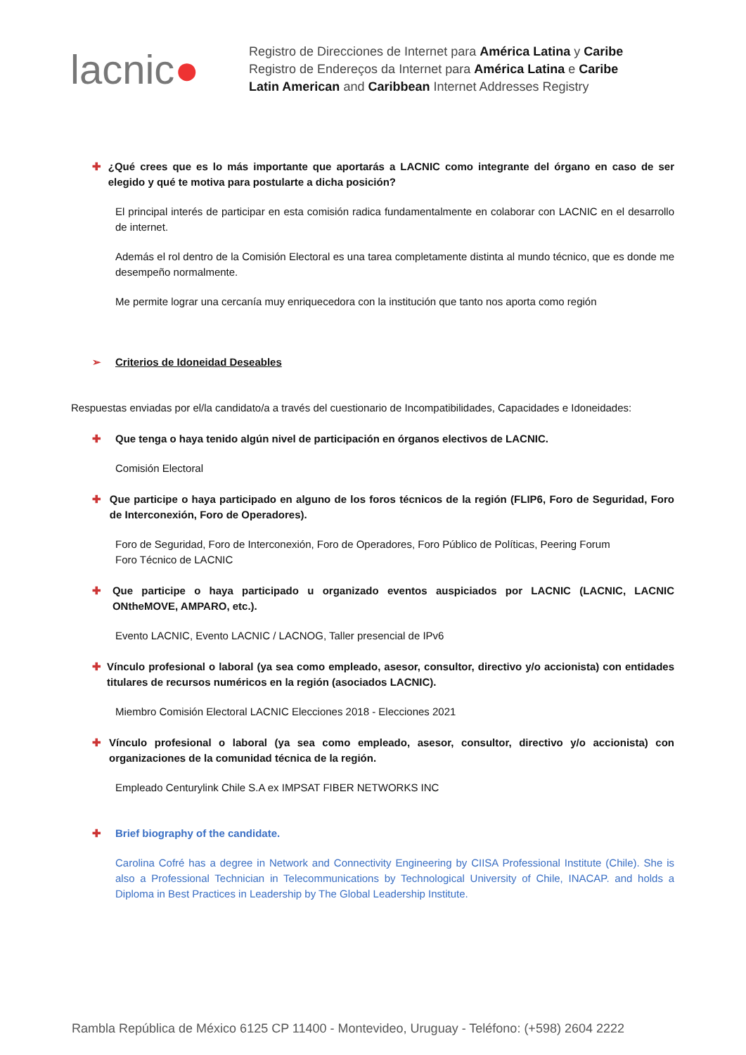lacnic●
Registro de Direcciones de Internet para América Latina y Caribe
Registro de Endereços da Internet para América Latina e Caribe
Latin American and Caribbean Internet Addresses Registry
✚ ¿Qué crees que es lo más importante que aportarás a LACNIC como integrante del órgano en caso de ser elegido y qué te motiva para postularte a dicha posición?
El principal interés de participar en esta comisión radica fundamentalmente en colaborar con LACNIC en el desarrollo de internet.
Además el rol dentro de la Comisión Electoral es una tarea completamente distinta al mundo técnico, que es donde me desempeño normalmente.
Me permite lograr una cercanía muy enriquecedora con la institución que tanto nos aporta como región
➢ Criterios de Idoneidad Deseables
Respuestas enviadas por el/la candidato/a a través del cuestionario de Incompatibilidades, Capacidades e Idoneidades:
✚ Que tenga o haya tenido algún nivel de participación en órganos electivos de LACNIC.
Comisión Electoral
✚ Que participe o haya participado en alguno de los foros técnicos de la región (FLIP6, Foro de Seguridad, Foro de Interconexión, Foro de Operadores).
Foro de Seguridad, Foro de Interconexión, Foro de Operadores, Foro Público de Políticas, Peering Forum
Foro Técnico de LACNIC
✚ Que participe o haya participado u organizado eventos auspiciados por LACNIC (LACNIC, LACNIC ONtheMOVE, AMPARO, etc.).
Evento LACNIC, Evento LACNIC / LACNOG, Taller presencial de IPv6
✚ Vínculo profesional o laboral (ya sea como empleado, asesor, consultor, directivo y/o accionista) con entidades titulares de recursos numéricos en la región (asociados LACNIC).
Miembro Comisión Electoral LACNIC Elecciones 2018 - Elecciones 2021
✚ Vínculo profesional o laboral (ya sea como empleado, asesor, consultor, directivo y/o accionista) con organizaciones de la comunidad técnica de la región.
Empleado Centurylink Chile S.A ex IMPSAT FIBER NETWORKS INC
✚ Brief biography of the candidate.
Carolina Cofré has a degree in Network and Connectivity Engineering by CIISA Professional Institute (Chile). She is also a Professional Technician in Telecommunications by Technological University of Chile, INACAP. and holds a Diploma in Best Practices in Leadership by The Global Leadership Institute.
Rambla República de México 6125 CP 11400 - Montevideo, Uruguay - Teléfono: (+598) 2604 2222